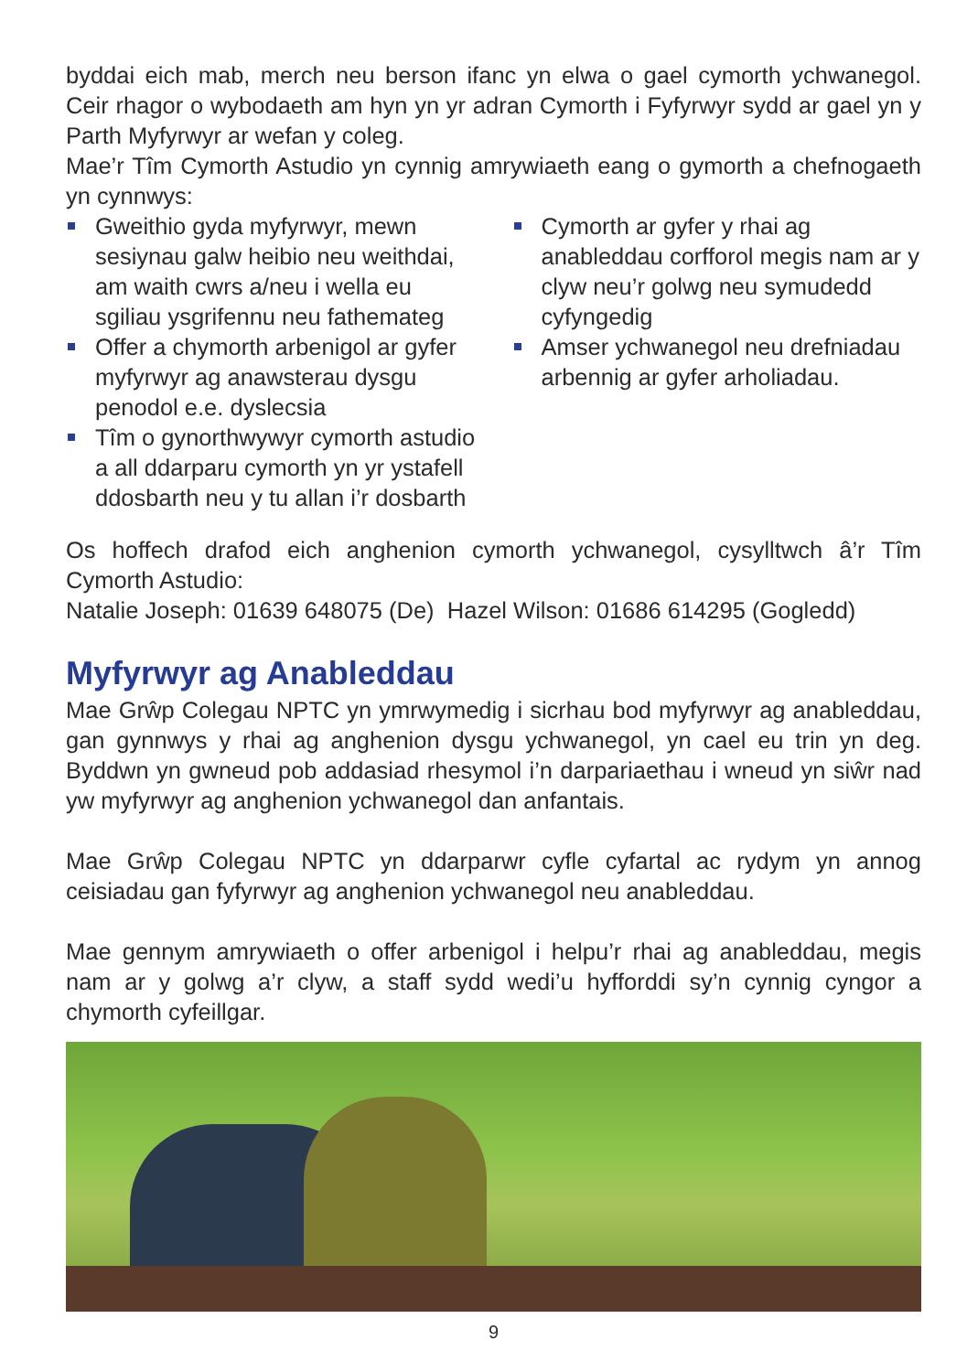byddai eich mab, merch neu berson ifanc yn elwa o gael cymorth ychwanegol. Ceir rhagor o wybodaeth am hyn yn yr adran Cymorth i Fyfyrwyr sydd ar gael yn y Parth Myfyrwyr ar wefan y coleg.
Mae’r Tîm Cymorth Astudio yn cynnig amrywiaeth eang o gymorth a chefnogaeth yn cynnwys:
Gweithio gyda myfyrwyr, mewn sesiynau galw heibio neu weithdai, am waith cwrs a/neu i wella eu sgiliau ysgrifennu neu fathemateg
Offer a chymorth arbenigol ar gyfer myfyrwyr ag anawsterau dysgu penodol e.e. dyslecsia
Tîm o gynorthwywyr cymorth astudio a all ddarparu cymorth yn yr ystafell ddosbarth neu y tu allan i’r dosbarth
Cymorth ar gyfer y rhai ag anableddau corfforol megis nam ar y clyw neu’r golwg neu symudedd cyfyngedig
Amser ychwanegol neu drefniadau arbennig ar gyfer arholiadau.
Os hoffech drafod eich anghenion cymorth ychwanegol, cysylltwch â’r Tîm Cymorth Astudio:
Natalie Joseph: 01639 648075 (De) Hazel Wilson: 01686 614295 (Gogledd)
Myfyrwyr ag Anableddau
Mae Grŵp Colegau NPTC yn ymrwymedig i sicrhau bod myfyrwyr ag anableddau, gan gynnwys y rhai ag anghenion dysgu ychwanegol, yn cael eu trin yn deg. Byddwn yn gwneud pob addasiad rhesymol i’n darpariaethau i wneud yn siŵr nad yw myfyrwyr ag anghenion ychwanegol dan anfantais.
Mae Grŵp Colegau NPTC yn ddarparwr cyfle cyfartal ac rydym yn annog ceisiadau gan fyfyrwyr ag anghenion ychwanegol neu anableddau.
Mae gennym amrywiaeth o offer arbenigol i helpu’r rhai ag anableddau, megis nam ar y golwg a’r clyw, a staff sydd wedi’u hyfforddi sy’n cynnig cyngor a chymorth cyfeillgar.
9